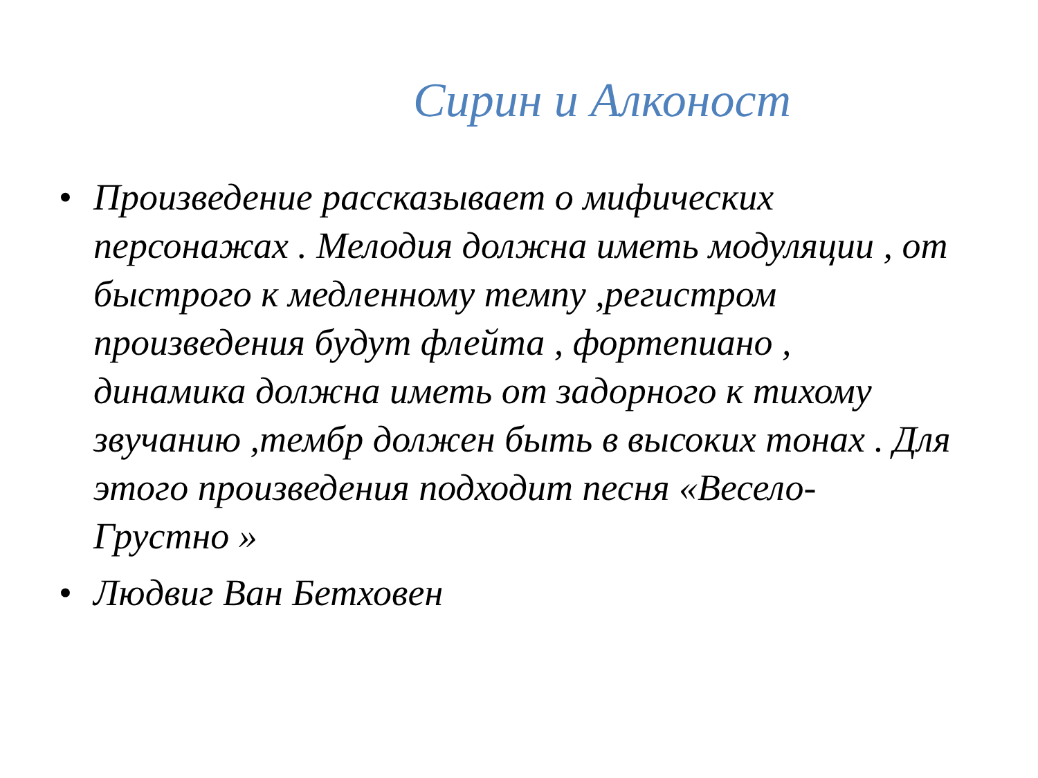Сирин и Алконост
• Произведение рассказывает о мифических персонажах . Мелодия должна иметь модуляции , от быстрого к медленному темпу ,регистром произведения будут флейта , фортепиано , динамика должна иметь от задорного к тихому звучанию ,тембр должен быть в высоких тонах . Для этого произведения подходит песня «Весело-Грустно »
• Людвиг Ван Бетховен